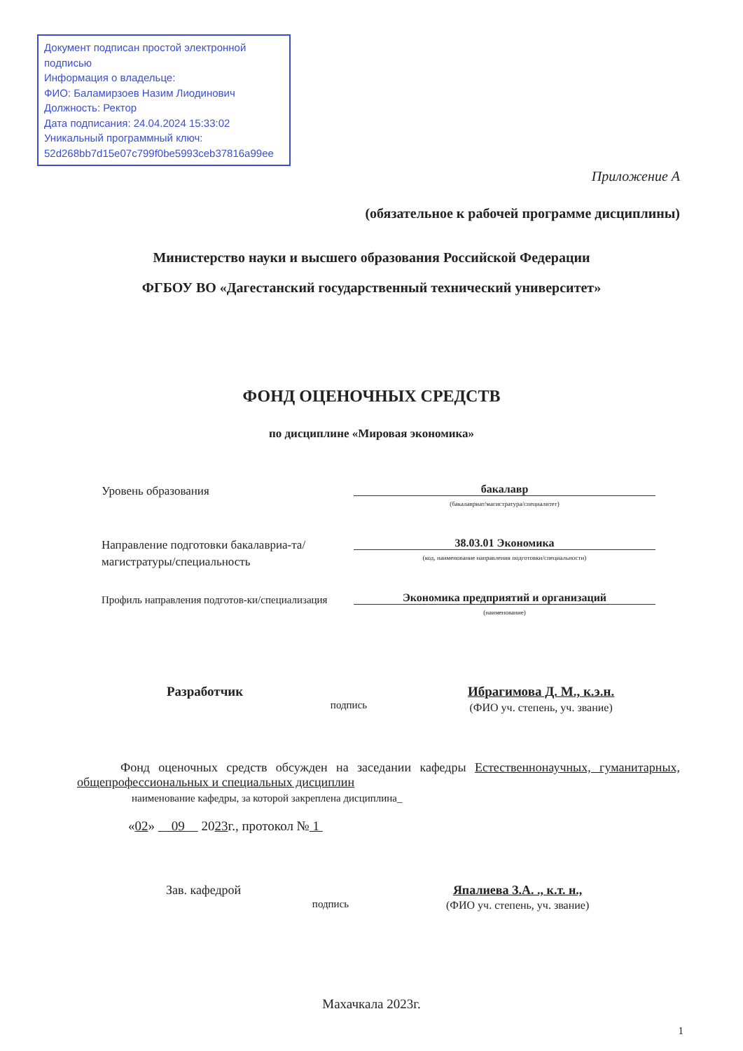Документ подписан простой электронной подписью
Информация о владельце:
ФИО: Баламирзоев Назим Лиодинович
Должность: Ректор
Дата подписания: 24.04.2024 15:33:02
Уникальный программный ключ:
52d268bb7d15e07c799f0be5993ceb37816a99ee
Приложение А
(обязательное к рабочей программе дисциплины)
Министерство науки и высшего образования Российской Федерации
ФГБОУ ВО «Дагестанский государственный технический университет»
ФОНД ОЦЕНОЧНЫХ СРЕДСТВ
по дисциплине «Мировая экономика»
Уровень образования
бакалавр
(бакалавриат/магистратура/специалитет)
Направление подготовки бакалавриа-та/магистратуры/специальность
38.03.01 Экономика
(код, наименование направления подготовки/специальности)
Профиль направления подготов-ки/специализация
Экономика предприятий и организаций
(наименование)
Разработчик
подпись
Ибрагимова Д. М., к.э.н.
(ФИО уч. степень, уч. звание)
Фонд оценочных средств обсужден на заседании кафедры Естественнонаучных, гуманитарных, общепрофессиональных и специальных дисциплин
наименование кафедры, за которой закреплена дисциплина_
«02» 09 2023г., протокол № 1
Зав. кафедрой
подпись
Япалиева З.А. ., к.т. н.,
(ФИО уч. степень, уч. звание)
Махачкала 2023г.
1